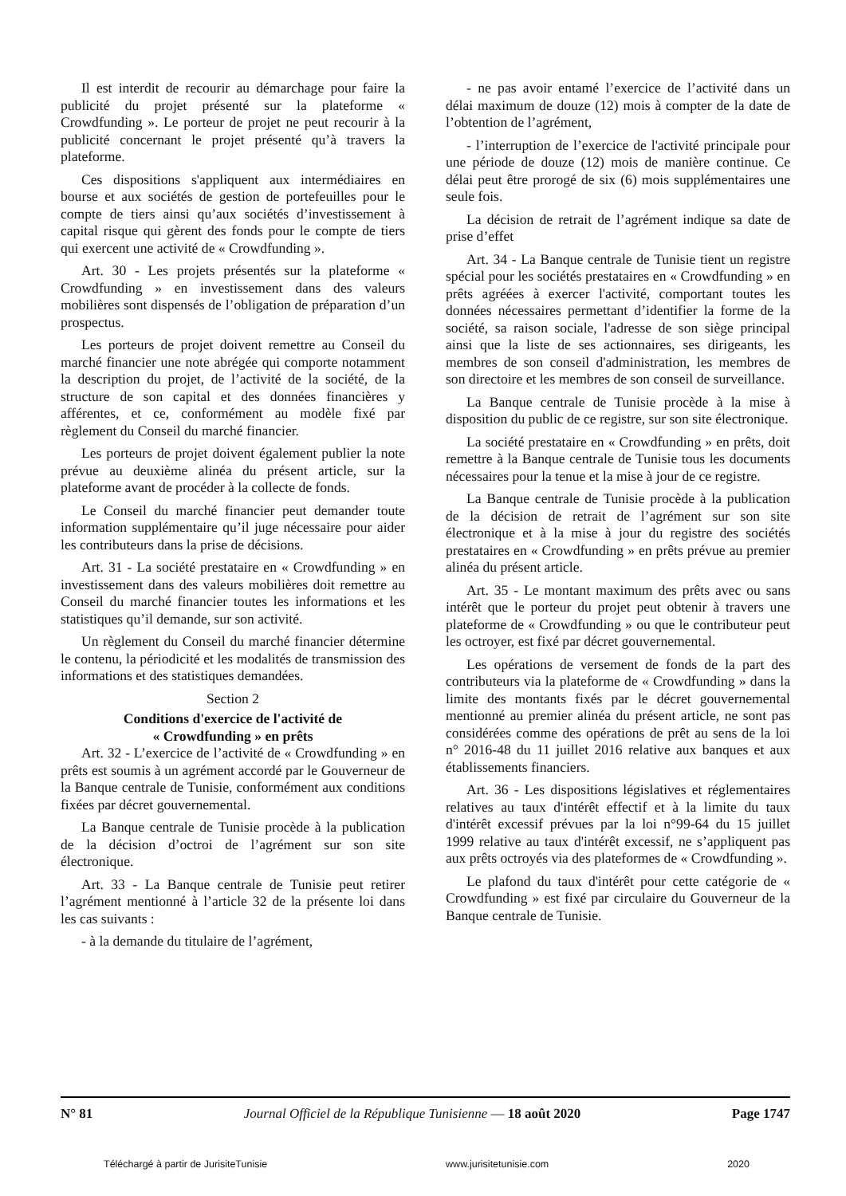Il est interdit de recourir au démarchage pour faire la publicité du projet présenté sur la plateforme « Crowdfunding ». Le porteur de projet ne peut recourir à la publicité concernant le projet présenté qu’à travers la plateforme.
Ces dispositions s'appliquent aux intermédiaires en bourse et aux sociétés de gestion de portefeuilles pour le compte de tiers ainsi qu’aux sociétés d’investissement à capital risque qui gèrent des fonds pour le compte de tiers qui exercent une activité de « Crowdfunding ».
Art. 30 - Les projets présentés sur la plateforme « Crowdfunding » en investissement dans des valeurs mobilières sont dispensés de l’obligation de préparation d’un prospectus.
Les porteurs de projet doivent remettre au Conseil du marché financier une note abrégée qui comporte notamment la description du projet, de l’activité de la société, de la structure de son capital et des données financières y afférentes, et ce, conformément au modèle fixé par règlement du Conseil du marché financier.
Les porteurs de projet doivent également publier la note prévue au deuxième alinéa du présent article, sur la plateforme avant de procéder à la collecte de fonds.
Le Conseil du marché financier peut demander toute information supplémentaire qu’il juge nécessaire pour aider les contributeurs dans la prise de décisions.
Art. 31 - La société prestataire en « Crowdfunding » en investissement dans des valeurs mobilières doit remettre au Conseil du marché financier toutes les informations et les statistiques qu’il demande, sur son activité.
Un règlement du Conseil du marché financier détermine le contenu, la périodicité et les modalités de transmission des informations et des statistiques demandées.
Section 2
Conditions d'exercice de l'activité de
« Crowdfunding » en prêts
Art. 32 - L’exercice de l’activité de « Crowdfunding » en prêts est soumis à un agrément accordé par le Gouverneur de la Banque centrale de Tunisie, conformément aux conditions fixées par décret gouvernemental.
La Banque centrale de Tunisie procède à la publication de la décision d’octroi de l’agrément sur son site électronique.
Art. 33 - La Banque centrale de Tunisie peut retirer l’agrément mentionné à l’article 32 de la présente loi dans les cas suivants :
- à la demande du titulaire de l’agrément,
- ne pas avoir entamé l’exercice de l’activité dans un délai maximum de douze (12) mois à compter de la date de l’obtention de l’agrément,
- l’interruption de l’exercice de l'activité principale pour une période de douze (12) mois de manière continue. Ce délai peut être prorogé de six (6) mois supplémentaires une seule fois.
La décision de retrait de l’agrément indique sa date de prise d’effet
Art. 34 - La Banque centrale de Tunisie tient un registre spécial pour les sociétés prestataires en « Crowdfunding » en prêts agréées à exercer l'activité, comportant toutes les données nécessaires permettant d’identifier la forme de la société, sa raison sociale, l'adresse de son siège principal ainsi que la liste de ses actionnaires, ses dirigeants, les membres de son conseil d'administration, les membres de son directoire et les membres de son conseil de surveillance.
La Banque centrale de Tunisie procède à la mise à disposition du public de ce registre, sur son site électronique.
La société prestataire en « Crowdfunding » en prêts, doit remettre à la Banque centrale de Tunisie tous les documents nécessaires pour la tenue et la mise à jour de ce registre.
La Banque centrale de Tunisie procède à la publication de la décision de retrait de l’agrément sur son site électronique et à la mise à jour du registre des sociétés prestataires en « Crowdfunding » en prêts prévue au premier alinéa du présent article.
Art. 35 - Le montant maximum des prêts avec ou sans intérêt que le porteur du projet peut obtenir à travers une plateforme de « Crowdfunding » ou que le contributeur peut les octroyer, est fixé par décret gouvernemental.
Les opérations de versement de fonds de la part des contributeurs via la plateforme de « Crowdfunding » dans la limite des montants fixés par le décret gouvernemental mentionné au premier alinéa du présent article, ne sont pas considérées comme des opérations de prêt au sens de la loi n° 2016-48 du 11 juillet 2016 relative aux banques et aux établissements financiers.
Art. 36 - Les dispositions législatives et réglementaires relatives au taux d'intérêt effectif et à la limite du taux d'intérêt excessif prévues par la loi n°99-64 du 15 juillet 1999 relative au taux d'intérêt excessif, ne s’appliquent pas aux prêts octroyés via des plateformes de « Crowdfunding ».
Le plafond du taux d'intérêt pour cette catégorie de « Crowdfunding » est fixé par circulaire du Gouverneur de la Banque centrale de Tunisie.
N° 81 Journal Officiel de la République Tunisienne — 18 août 2020 Page 1747
Téléchargé à partir de JurisiteTunisie www.jurisitetunisie.com 2020